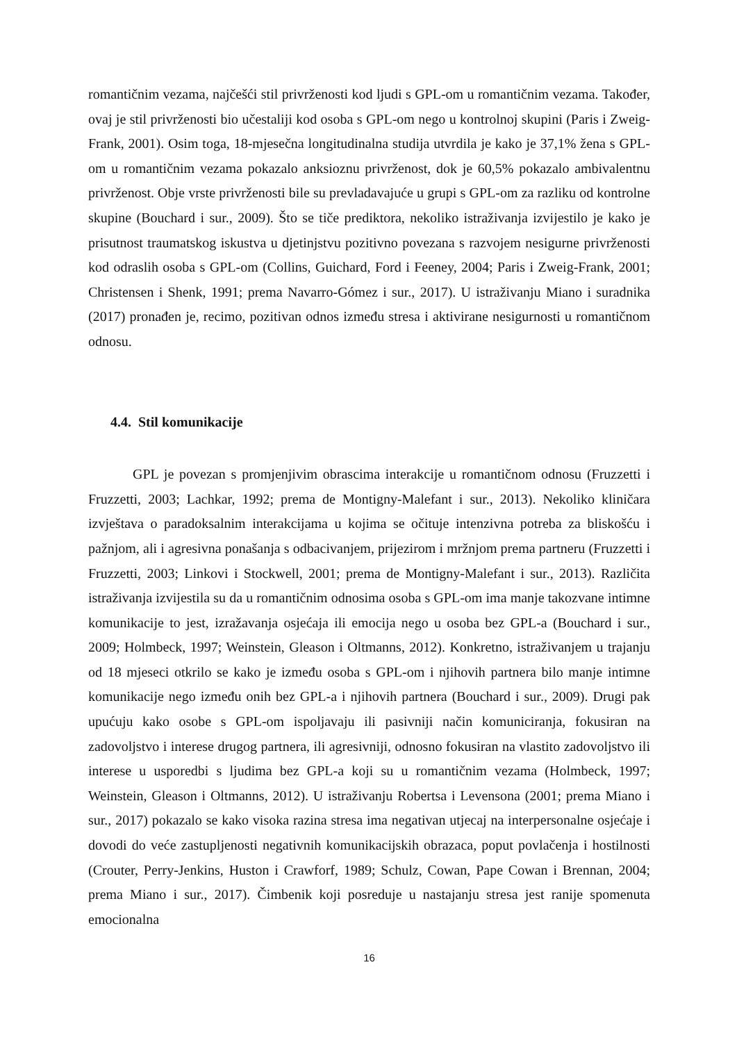romantičnim vezama, najčešći stil privrženosti kod ljudi s GPL-om u romantičnim vezama. Također, ovaj je stil privrženosti bio učestaliji kod osoba s GPL-om nego u kontrolnoj skupini (Paris i Zweig-Frank, 2001). Osim toga, 18-mjesečna longitudinalna studija utvrdila je kako je 37,1% žena s GPL-om u romantičnim vezama pokazalo anksioznu privrženost, dok je 60,5% pokazalo ambivalentnu privrženost. Obje vrste privrženosti bile su prevladavajuće u grupi s GPL-om za razliku od kontrolne skupine (Bouchard i sur., 2009). Što se tiče prediktora, nekoliko istraživanja izvijestilo je kako je prisutnost traumatskog iskustva u djetinjstvu pozitivno povezana s razvojem nesigurne privrženosti kod odraslih osoba s GPL-om (Collins, Guichard, Ford i Feeney, 2004; Paris i Zweig-Frank, 2001; Christensen i Shenk, 1991; prema Navarro-Gómez i sur., 2017). U istraživanju Miano i suradnika (2017) pronađen je, recimo, pozitivan odnos između stresa i aktivirane nesigurnosti u romantičnom odnosu.
4.4. Stil komunikacije
GPL je povezan s promjenjivim obrascima interakcije u romantičnom odnosu (Fruzzetti i Fruzzetti, 2003; Lachkar, 1992; prema de Montigny-Malefant i sur., 2013). Nekoliko kliničara izvještava o paradoksalnim interakcijama u kojima se očituje intenzivna potreba za bliskošću i pažnjom, ali i agresivna ponašanja s odbacivanjem, prijezirom i mržnjom prema partneru (Fruzzetti i Fruzzetti, 2003; Linkovi i Stockwell, 2001; prema de Montigny-Malefant i sur., 2013). Različita istraživanja izvijestila su da u romantičnim odnosima osoba s GPL-om ima manje takozvane intimne komunikacije to jest, izražavanja osjećaja ili emocija nego u osoba bez GPL-a (Bouchard i sur., 2009; Holmbeck, 1997; Weinstein, Gleason i Oltmanns, 2012). Konkretno, istraživanjem u trajanju od 18 mjeseci otkrilo se kako je između osoba s GPL-om i njihovih partnera bilo manje intimne komunikacije nego između onih bez GPL-a i njihovih partnera (Bouchard i sur., 2009). Drugi pak upućuju kako osobe s GPL-om ispoljavaju ili pasivniji način komuniciranja, fokusiran na zadovoljstvo i interese drugog partnera, ili agresivniji, odnosno fokusiran na vlastito zadovoljstvo ili interese u usporedbi s ljudima bez GPL-a koji su u romantičnim vezama (Holmbeck, 1997; Weinstein, Gleason i Oltmanns, 2012). U istraživanju Robertsa i Levensona (2001; prema Miano i sur., 2017) pokazalo se kako visoka razina stresa ima negativan utjecaj na interpersonalne osjećaje i dovodi do veće zastupljenosti negativnih komunikacijskih obrazaca, poput povlačenja i hostilnosti (Crouter, Perry-Jenkins, Huston i Crawforf, 1989; Schulz, Cowan, Pape Cowan i Brennan, 2004; prema Miano i sur., 2017). Čimbenik koji posreduje u nastajanju stresa jest ranije spomenuta emocionalna
16